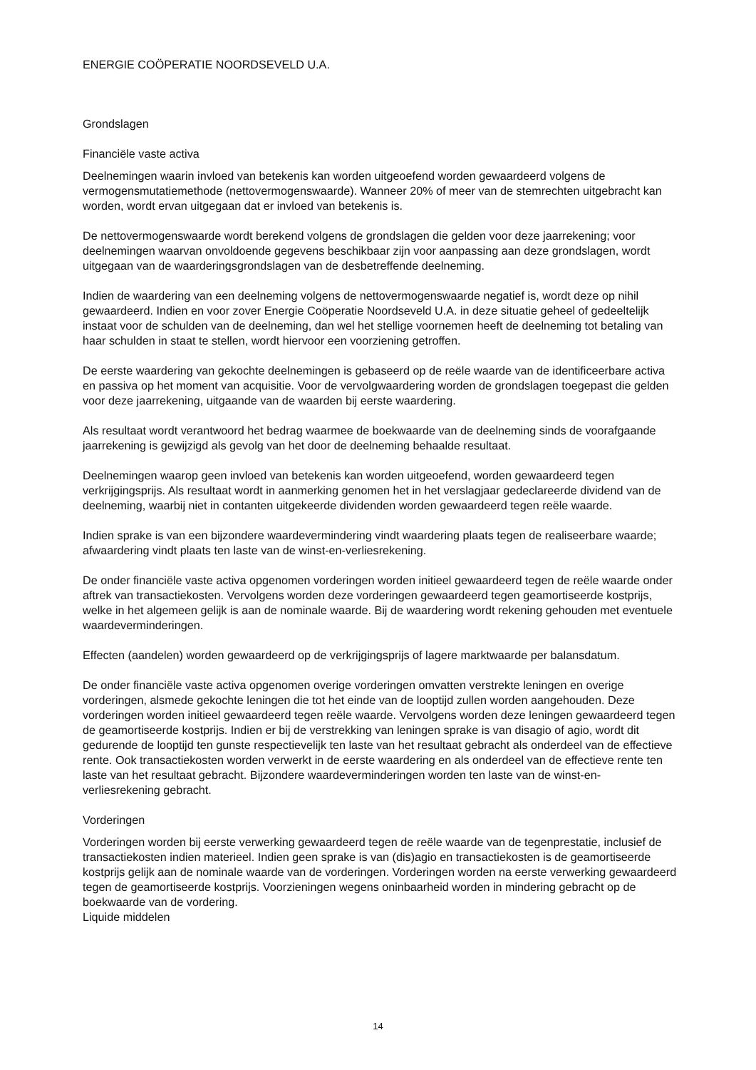ENERGIE COÖPERATIE NOORDSEVELD U.A.
Grondslagen
Financiële vaste activa
Deelnemingen waarin invloed van betekenis kan worden uitgeoefend worden gewaardeerd volgens de vermogensmutatiemethode (nettovermogenswaarde). Wanneer 20% of meer van de stemrechten uitgebracht kan worden, wordt ervan uitgegaan dat er invloed van betekenis is.
De nettovermogenswaarde wordt berekend volgens de grondslagen die gelden voor deze jaarrekening; voor deelnemingen waarvan onvoldoende gegevens beschikbaar zijn voor aanpassing aan deze grondslagen, wordt uitgegaan van de waarderingsgrondslagen van de desbetreffende deelneming.
Indien de waardering van een deelneming volgens de nettovermogenswaarde negatief is, wordt deze op nihil gewaardeerd. Indien en voor zover Energie Coöperatie Noordseveld U.A. in deze situatie geheel of gedeeltelijk instaat voor de schulden van de deelneming, dan wel het stellige voornemen heeft de deelneming tot betaling van haar schulden in staat te stellen, wordt hiervoor een voorziening getroffen.
De eerste waardering van gekochte deelnemingen is gebaseerd op de reële waarde van de identificeerbare activa en passiva op het moment van acquisitie. Voor de vervolgwaardering worden de grondslagen toegepast die gelden voor deze jaarrekening, uitgaande van de waarden bij eerste waardering.
Als resultaat wordt verantwoord het bedrag waarmee de boekwaarde van de deelneming sinds de voorafgaande jaarrekening is gewijzigd als gevolg van het door de deelneming behaalde resultaat.
Deelnemingen waarop geen invloed van betekenis kan worden uitgeoefend, worden gewaardeerd tegen verkrijgingsprijs. Als resultaat wordt in aanmerking genomen het in het verslagjaar gedeclareerde dividend van de deelneming, waarbij niet in contanten uitgekeerde dividenden worden gewaardeerd tegen reële waarde.
Indien sprake is van een bijzondere waardevermindering vindt waardering plaats tegen de realiseerbare waarde; afwaardering vindt plaats ten laste van de winst-en-verliesrekening.
De onder financiële vaste activa opgenomen vorderingen worden initieel gewaardeerd tegen de reële waarde onder aftrek van transactiekosten. Vervolgens worden deze vorderingen gewaardeerd tegen geamortiseerde kostprijs, welke in het algemeen gelijk is aan de nominale waarde. Bij de waardering wordt rekening gehouden met eventuele waardeverminderingen.
Effecten (aandelen) worden gewaardeerd op de verkrijgingsprijs of lagere marktwaarde per balansdatum.
De onder financiële vaste activa opgenomen overige vorderingen omvatten verstrekte leningen en overige vorderingen, alsmede gekochte leningen die tot het einde van de looptijd zullen worden aangehouden. Deze vorderingen worden initieel gewaardeerd tegen reële waarde. Vervolgens worden deze leningen gewaardeerd tegen de geamortiseerde kostprijs. Indien er bij de verstrekking van leningen sprake is van disagio of agio, wordt dit gedurende de looptijd ten gunste respectievelijk ten laste van het resultaat gebracht als onderdeel van de effectieve rente. Ook transactiekosten worden verwerkt in de eerste waardering en als onderdeel van de effectieve rente ten laste van het resultaat gebracht. Bijzondere waardeverminderingen worden ten laste van de winst-en-verliesrekening gebracht.
Vorderingen
Vorderingen worden bij eerste verwerking gewaardeerd tegen de reële waarde van de tegenprestatie, inclusief de transactiekosten indien materieel. Indien geen sprake is van (dis)agio en transactiekosten is de geamortiseerde kostprijs gelijk aan de nominale waarde van de vorderingen. Vorderingen worden na eerste verwerking gewaardeerd tegen de geamortiseerde kostprijs. Voorzieningen wegens oninbaarheid worden in mindering gebracht op de boekwaarde van de vordering.
Liquide middelen
14